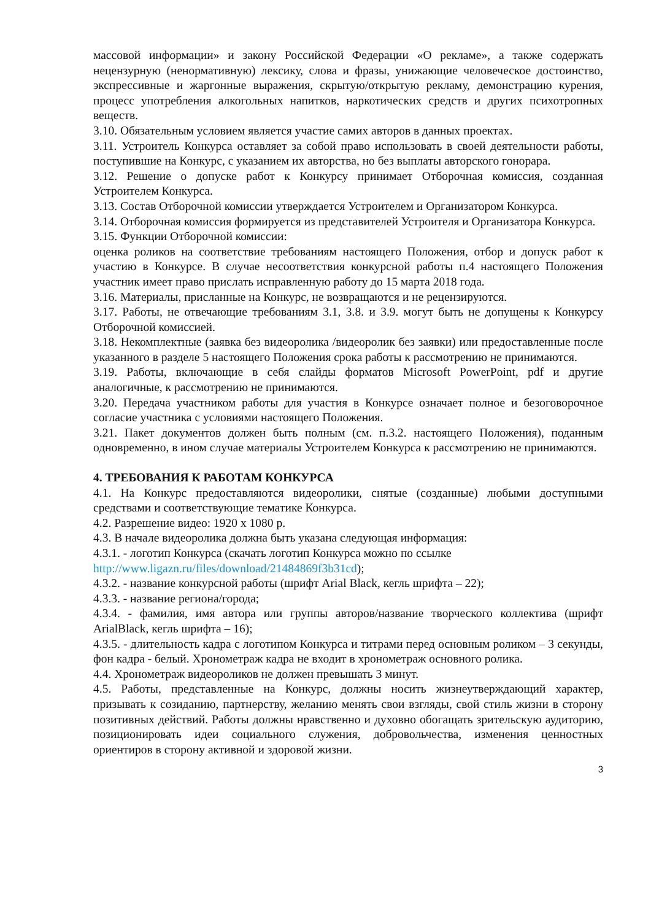массовой информации» и закону Российской Федерации «О рекламе», а также содержать нецензурную (ненормативную) лексику, слова и фразы, унижающие человеческое достоинство, экспрессивные и жаргонные выражения, скрытую/открытую рекламу, демонстрацию курения, процесс употребления алкогольных напитков, наркотических средств и других психотропных веществ.
3.10. Обязательным условием является участие самих авторов в данных проектах.
3.11. Устроитель Конкурса оставляет за собой право использовать в своей деятельности работы, поступившие на Конкурс, с указанием их авторства, но без выплаты авторского гонорара.
3.12. Решение о допуске работ к Конкурсу принимает Отборочная комиссия, созданная Устроителем Конкурса.
3.13. Состав Отборочной комиссии утверждается Устроителем и Организатором Конкурса.
3.14. Отборочная комиссия формируется из представителей Устроителя и Организатора Конкурса.
3.15. Функции Отборочной комиссии:
оценка роликов на соответствие требованиям настоящего Положения, отбор и допуск работ к участию в Конкурсе. В случае несоответствия конкурсной работы п.4 настоящего Положения участник имеет право прислать исправленную работу до 15 марта 2018 года.
3.16. Материалы, присланные на Конкурс, не возвращаются и не рецензируются.
3.17. Работы, не отвечающие требованиям 3.1, 3.8. и 3.9. могут быть не допущены к Конкурсу Отборочной комиссией.
3.18. Некомплектные (заявка без видеоролика /видеоролик без заявки) или предоставленные после указанного в разделе 5 настоящего Положения срока работы к рассмотрению не принимаются.
3.19. Работы, включающие в себя слайды форматов Microsoft PowerPoint, pdf и другие аналогичные, к рассмотрению не принимаются.
3.20. Передача участником работы для участия в Конкурсе означает полное и безоговорочное согласие участника с условиями настоящего Положения.
3.21. Пакет документов должен быть полным (см. п.3.2. настоящего Положения), поданным одновременно, в ином случае материалы Устроителем Конкурса к рассмотрению не принимаются.
4. ТРЕБОВАНИЯ К РАБОТАМ КОНКУРСА
4.1. На Конкурс предоставляются видеоролики, снятые (созданные) любыми доступными средствами и соответствующие тематике Конкурса.
4.2. Разрешение видео: 1920 x 1080 р.
4.3. В начале видеоролика должна быть указана следующая информация:
4.3.1. - логотип Конкурса (скачать логотип Конкурса можно по ссылке
http://www.ligazn.ru/files/download/21484869f3b31cd);
4.3.2. - название конкурсной работы (шрифт Arial Black, кегль шрифта – 22);
4.3.3. - название региона/города;
4.3.4. - фамилия, имя автора или группы авторов/название творческого коллектива (шрифт ArialBlack, кегль шрифта – 16);
4.3.5. - длительность кадра с логотипом Конкурса и титрами перед основным роликом – 3 секунды, фон кадра - белый. Хронометраж кадра не входит в хронометраж основного ролика.
4.4. Хронометраж видеороликов не должен превышать 3 минут.
4.5. Работы, представленные на Конкурс, должны носить жизнеутверждающий характер, призывать к созиданию, партнерству, желанию менять свои взгляды, свой стиль жизни в сторону позитивных действий. Работы должны нравственно и духовно обогащать зрительскую аудиторию, позиционировать идеи социального служения, добровольчества, изменения ценностных ориентиров в сторону активной и здоровой жизни.
3